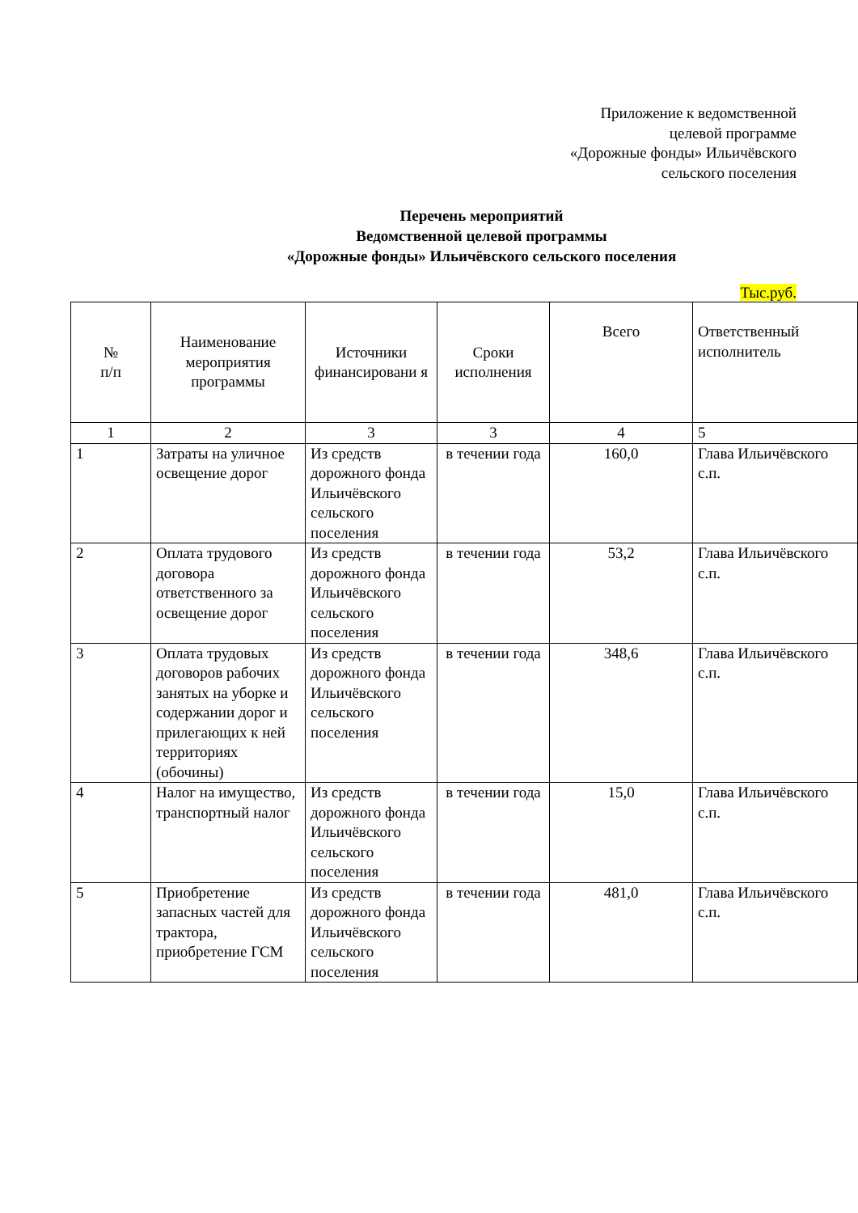Приложение к ведомственной
целевой программе
«Дорожные фонды» Ильичёвского
сельского поселения
Перечень мероприятий
Ведомственной целевой программы
«Дорожные фонды» Ильичёвского сельского поселения
Тыс.руб.
| № п/п | Наименование мероприятия программы | Источники финансировани я | Сроки исполнения | Всего | Ответственный исполнитель |
| --- | --- | --- | --- | --- | --- |
| 1 | 2 | 3 | 3 | 4 | 5 |
| 1 | Затраты на уличное освещение дорог | Из средств дорожного фонда Ильичёвского сельского поселения | в течении года | 160,0 | Глава Ильичёвского с.п. |
| 2 | Оплата трудового договора ответственного за освещение дорог | Из средств дорожного фонда Ильичёвского сельского поселения | в течении года | 53,2 | Глава Ильичёвского с.п. |
| 3 | Оплата трудовых договоров рабочих занятых на уборке и содержании дорог и прилегающих к ней территориях (обочины) | Из средств дорожного фонда Ильичёвского сельского поселения | в течении года | 348,6 | Глава Ильичёвского с.п. |
| 4 | Налог на имущество, транспортный налог | Из средств дорожного фонда Ильичёвского сельского поселения | в течении года | 15,0 | Глава Ильичёвского с.п. |
| 5 | Приобретение запасных частей для трактора, приобретение ГСМ | Из средств дорожного фонда Ильичёвского сельского поселения | в течении года | 481,0 | Глава Ильичёвского с.п. |